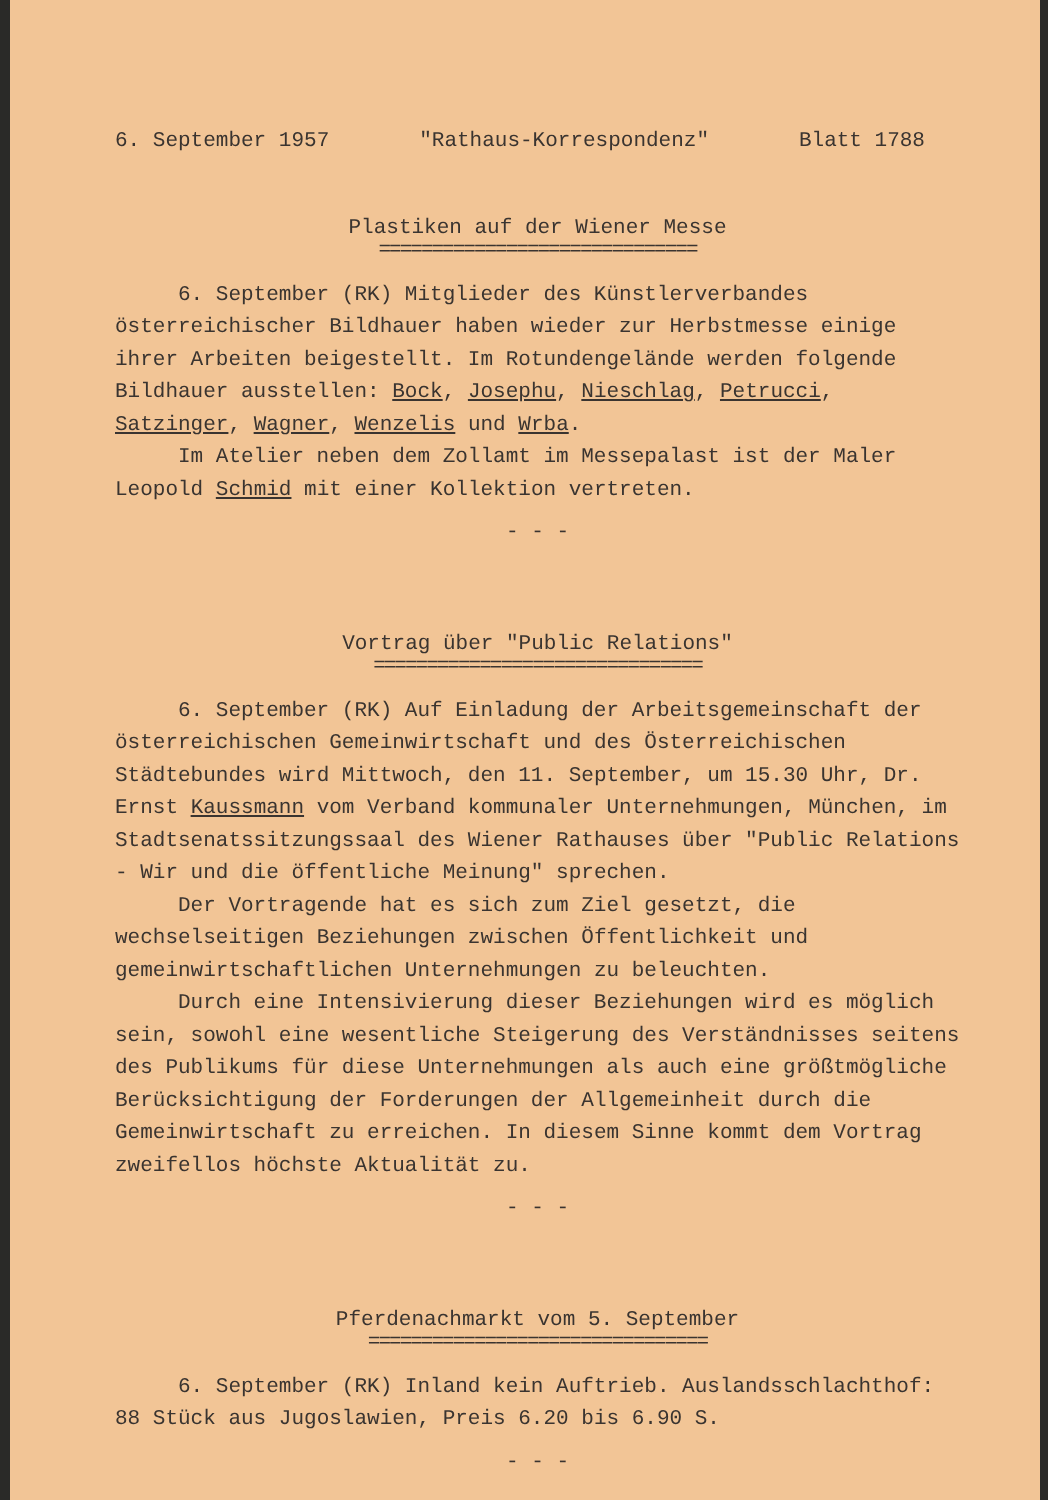6. September 1957 "Rathaus-Korrespondenz" Blatt 1788
Plastiken auf der Wiener Messe
==============================
6. September (RK) Mitglieder des Künstlerverbandes österreichischer Bildhauer haben wieder zur Herbstmesse einige ihrer Arbeiten beigestellt. Im Rotundengelände werden folgende Bildhauer ausstellen: Bock, Josephu, Nieschlag, Petrucci, Satzinger, Wagner, Wenzelis und Wrba.
Im Atelier neben dem Zollamt im Messepalast ist der Maler Leopold Schmid mit einer Kollektion vertreten.
- - -
Vortrag über "Public Relations"
===============================
6. September (RK) Auf Einladung der Arbeitsgemeinschaft der österreichischen Gemeinwirtschaft und des Österreichischen Städtebundes wird Mittwoch, den 11. September, um 15.30 Uhr, Dr. Ernst Kaussmann vom Verband kommunaler Unternehmungen, München, im Stadtsenatssitzungssaal des Wiener Rathauses über "Public Relations - Wir und die öffentliche Meinung" sprechen.
Der Vortragende hat es sich zum Ziel gesetzt, die wechselseitigen Beziehungen zwischen Öffentlichkeit und gemeinwirtschaftlichen Unternehmungen zu beleuchten.
Durch eine Intensivierung dieser Beziehungen wird es möglich sein, sowohl eine wesentliche Steigerung des Verständnisses seitens des Publikums für diese Unternehmungen als auch eine größtmögliche Berücksichtigung der Forderungen der Allgemeinheit durch die Gemeinwirtschaft zu erreichen. In diesem Sinne kommt dem Vortrag zweifellos höchste Aktualität zu.
- - -
Pferdenachmarkt vom 5. September
================================
6. September (RK) Inland kein Auftrieb. Auslandsschlachthof: 88 Stück aus Jugoslawien, Preis 6.20 bis 6.90 S.
- - -